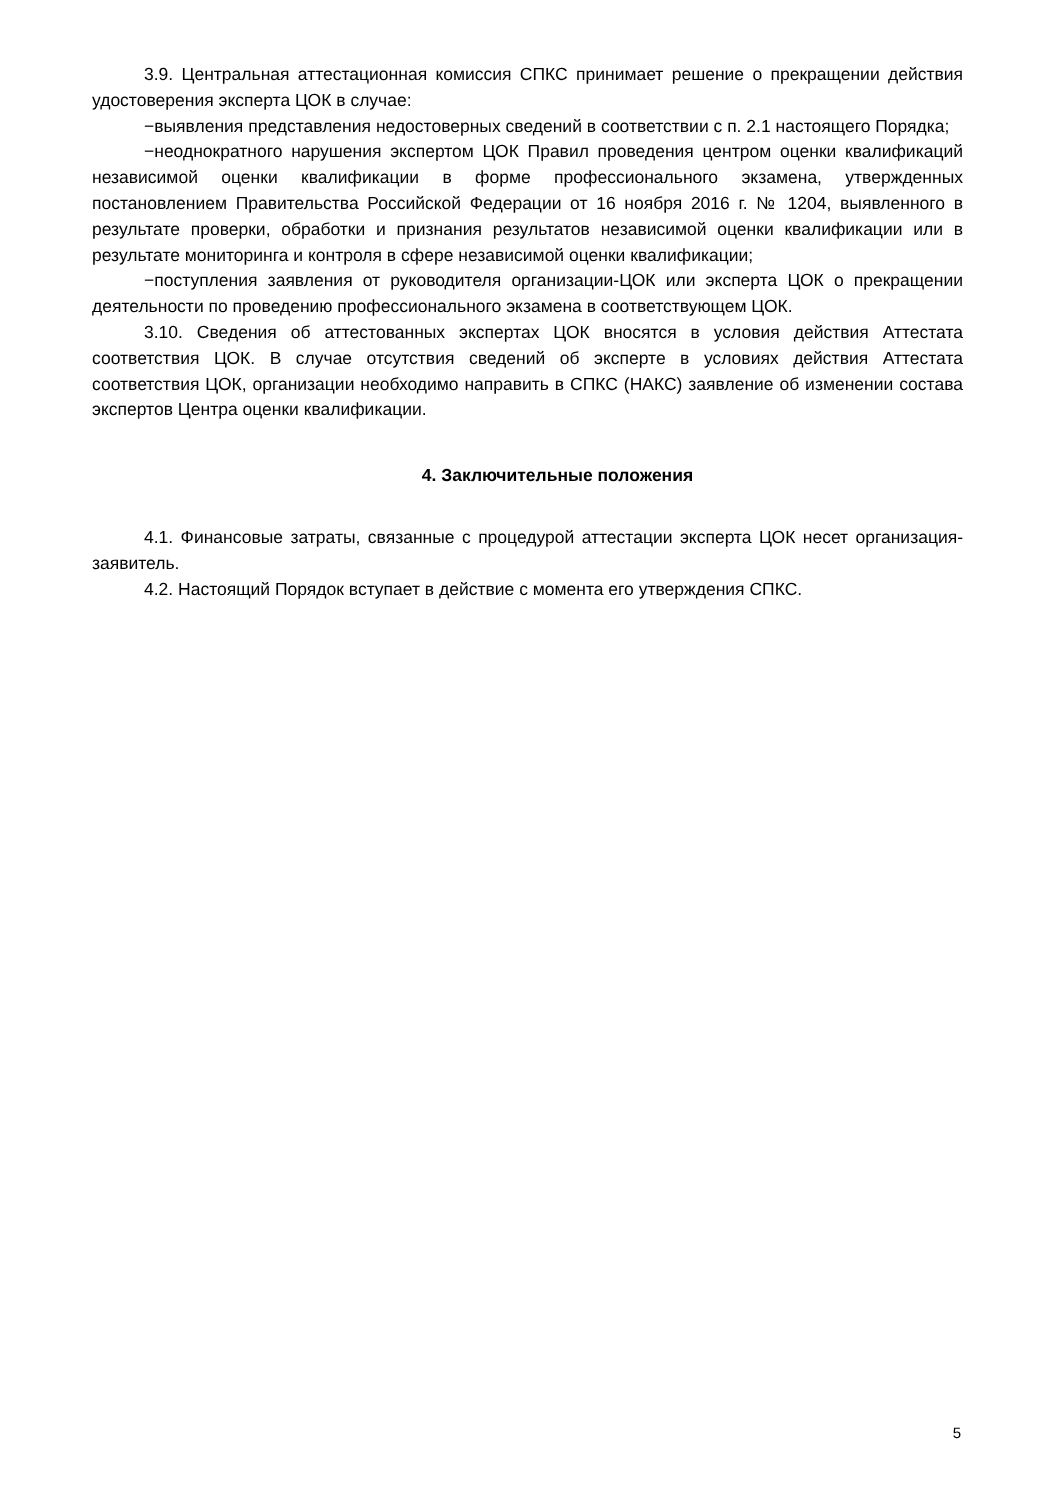3.9. Центральная аттестационная комиссия СПКС принимает решение о прекращении действия удостоверения эксперта ЦОК в случае:
−выявления представления недостоверных сведений в соответствии с п. 2.1 настоящего Порядка;
−неоднократного нарушения экспертом ЦОК Правил проведения центром оценки квалификаций независимой оценки квалификации в форме профессионального экзамена, утвержденных постановлением Правительства Российской Федерации от 16 ноября 2016 г. № 1204, выявленного в результате проверки, обработки и признания результатов независимой оценки квалификации или в результате мониторинга и контроля в сфере независимой оценки квалификации;
−поступления заявления от руководителя организации-ЦОК или эксперта ЦОК о прекращении деятельности по проведению профессионального экзамена в соответствующем ЦОК.
3.10. Сведения об аттестованных экспертах ЦОК вносятся в условия действия Аттестата соответствия ЦОК. В случае отсутствия сведений об эксперте в условиях действия Аттестата соответствия ЦОК, организации необходимо направить в СПКС (НАКС) заявление об изменении состава экспертов Центра оценки квалификации.
4. Заключительные положения
4.1. Финансовые затраты, связанные с процедурой аттестации эксперта ЦОК несет организация-заявитель.
4.2. Настоящий Порядок вступает в действие с момента его утверждения СПКС.
5